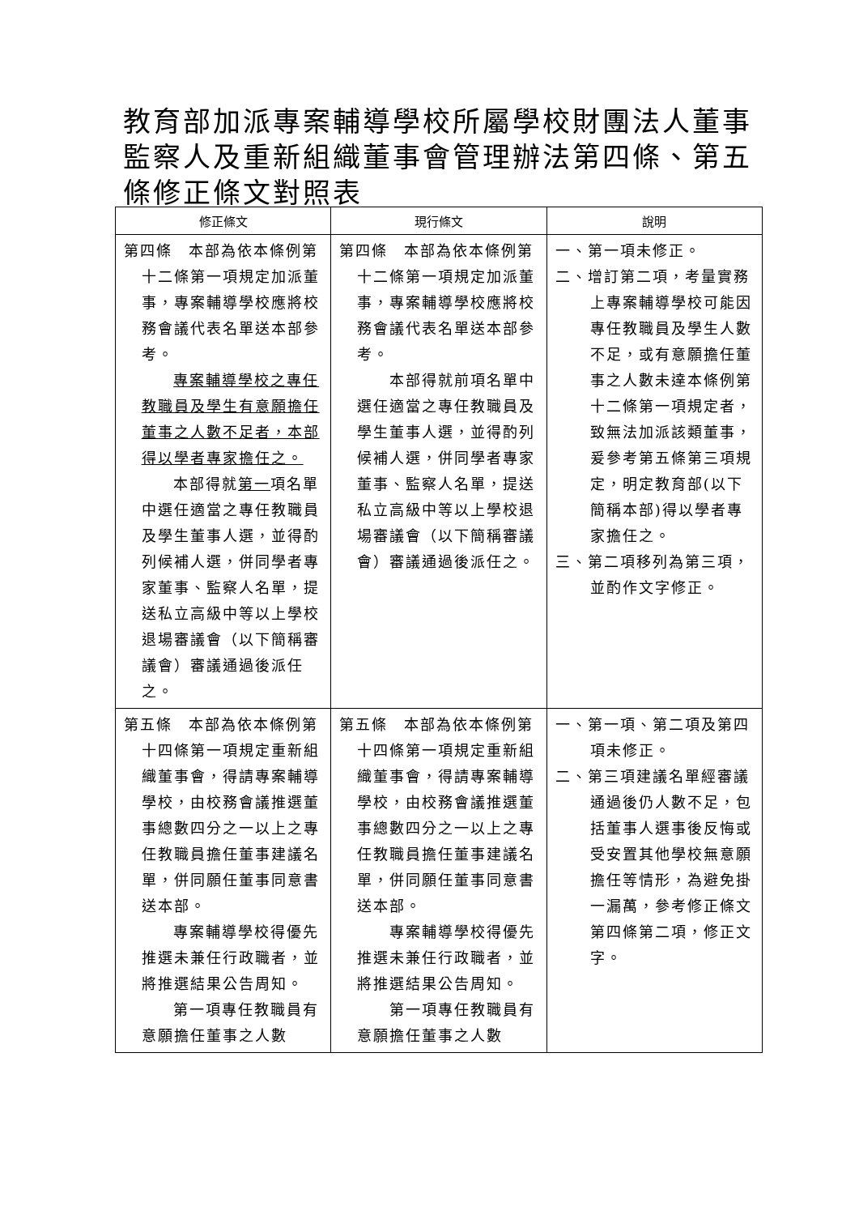教育部加派專案輔導學校所屬學校財團法人董事監察人及重新組織董事會管理辦法第四條、第五條修正條文對照表
| 修正條文 | 現行條文 | 說明 |
| --- | --- | --- |
| 第四條 本部為依本條例第十二條第一項規定加派董事，專案輔導學校應將校務會議代表名單送本部參考。 專案輔導學校之專任教職員及學生有意願擔任董事之人數不足者，本部得以學者專家擔任之。 本部得就 第一 項名單中選任適當之專任教職員及學生董事人選，並得酌列候補人選，併同學者專家董事、監察人名單，提送私立高級中等以上學校退場審議會（以下簡稱審議會）審議通過後派任之。 | 第四條 本部為依本條例第十二條第一項規定加派董事，專案輔導學校應將校務會議代表名單送本部參考。 本部得就前項名單中選任適當之專任教職員及學生董事人選，並得酌列候補人選，併同學者專家董事、監察人名單，提送私立高級中等以上學校退場審議會（以下簡稱審議會）審議通過後派任之。 | 一、第一項未修正。 二、增訂第二項，考量實務上專案輔導學校可能因專任教職員及學生人數不足，或有意願擔任董事之人數未達本條例第十二條第一項規定者，致無法加派該類董事，爰參考第五條第三項規定，明定教育部(以下簡稱本部)得以學者專家擔任之。 三、第二項移列為第三項，並酌作文字修正。 |
| 第五條 本部為依本條例第十四條第一項規定重新組織董事會，得請專案輔導學校，由校務會議推選董事總數四分之一以上之專任教職員擔任董事建議名單，併同願任董事同意書送本部。 專案輔導學校得優先推選未兼任行政職者，並將推選結果公告周知。 第一項專任教職員有意願擔任董事之人數 | 第五條 本部為依本條例第十四條第一項規定重新組織董事會，得請專案輔導學校，由校務會議推選董事總數四分之一以上之專任教職員擔任董事建議名單，併同願任董事同意書送本部。 專案輔導學校得優先推選未兼任行政職者，並將推選結果公告周知。 第一項專任教職員有意願擔任董事之人數 | 一、第一項、第二項及第四項未修正。 二、第三項建議名單經審議通過後仍人數不足，包括董事人選事後反悔或受安置其他學校無意願擔任等情形，為避免掛一漏萬，參考修正條文第四條第二項，修正文字。 |